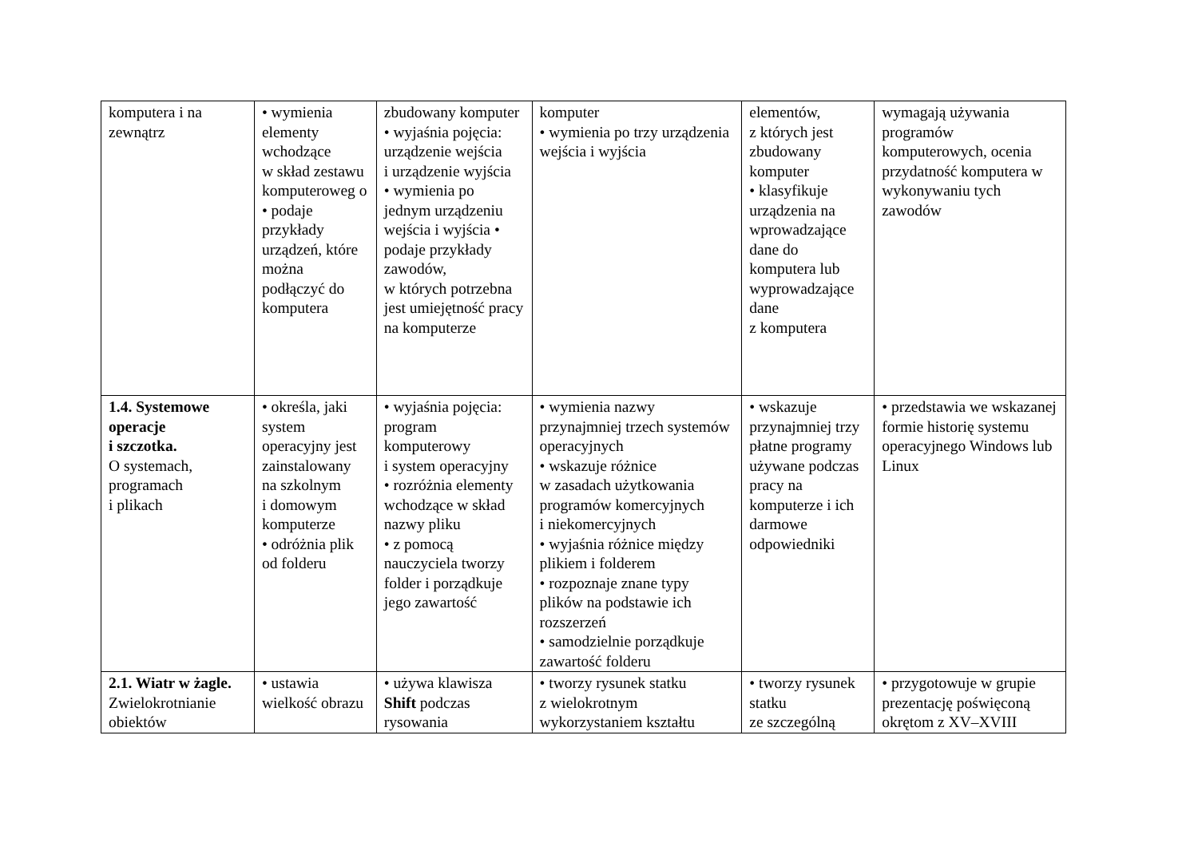| komputera i na zewnątrz | • wymienia elementy wchodzące w skład zestawu komputeroweg o • podaje przykłady urządzeń, które można podłączyć do komputera | zbudowany komputer • wyjaśnia pojęcia: urządzenie wejścia i urządzenie wyjścia • wymienia po jednym urządzeniu wejścia i wyjścia • podaje przykłady zawodów, w których potrzebna jest umiejętność pracy na komputerze | komputer • wymienia po trzy urządzenia wejścia i wyjścia | elementów, z których jest zbudowany komputer • klasyfikuje urządzenia na wprowadzające dane do komputera lub wyprowadzające dane z komputera | wymagają używania programów komputerowych, ocenia przydatność komputera w wykonywaniu tych zawodów |
| 1.4. Systemowe operacje i szczotka. O systemach, programach i plikach | • określa, jaki system operacyjny jest zainstalowany na szkolnym i domowym komputerze • odróżnia plik od folderu | • wyjaśnia pojęcia: program komputerowy i system operacyjny • rozróżnia elementy wchodzące w skład nazwy pliku • z pomocą nauczyciela tworzy folder i porządkuje jego zawartość | • wymienia nazwy przynajmniej trzech systemów operacyjnych • wskazuje różnice w zasadach użytkowania programów komercyjnych i niekomercyjnych • wyjaśnia różnice między plikiem i folderem • rozpoznaje znane typy plików na podstawie ich rozszerzeń • samodzielnie porządkuje zawartość folderu | • wskazuje przynajmniej trzy płatne programy używane podczas pracy na komputerze i ich darmowe odpowiedniki | • przedstawia we wskazanej formie historię systemu operacyjnego Windows lub Linux |
| 2.1. Wiatr w żagle. Zwielokrotnianie obiektów | • ustawia wielkość obrazu | • używa klawisza Shift podczas rysowania | • tworzy rysunek statku z wielokrotnym wykorzystaniem kształtu | • tworzy rysunek statku ze szczególną | • przygotowuje w grupie prezentację poświęconą okrętom z XV–XVIII |